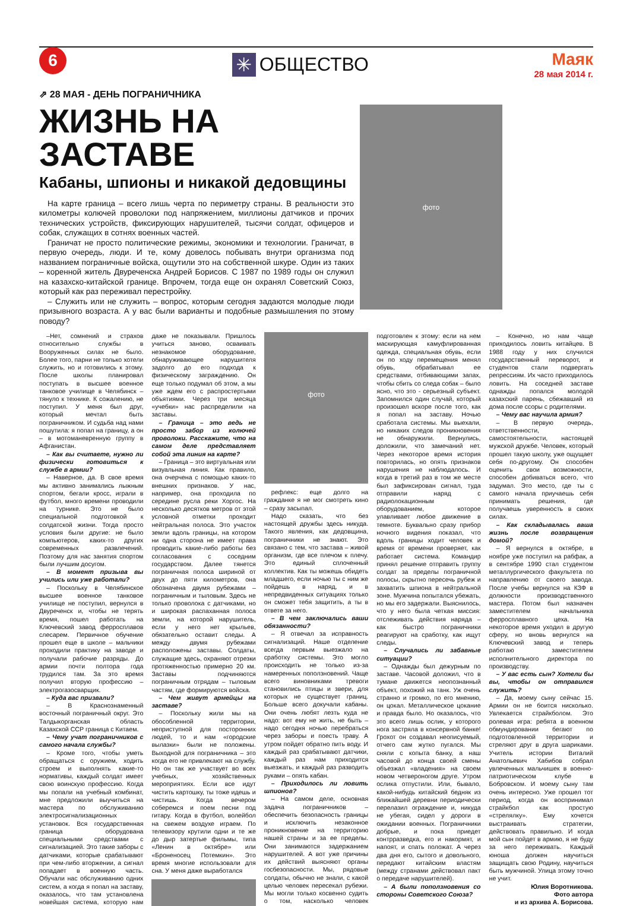6
✳ ОБЩЕСТВО
Маяк
28 мая 2014 г.
⇗ 28 МАЯ - ДЕНЬ ПОГРАНИЧНИКА
ЖИЗНЬ НА ЗАСТАВЕ
Кабаны, шпионы и никакой дедовщины
На карте граница – всего лишь черта по периметру страны. В реальности это километры колючей проволоки под напряжением, миллионы датчиков и прочих технических устройств, фиксирующих нарушителей, тысячи солдат, офицеров и собак, служащих в сотнях военных частей.
Граничат не просто политические режимы, экономики и технологии. Граничат, в первую очередь, люди. И те, кому довелось побывать внутри организма под названием пограничные войска, ощутили это на собственной шкуре. Один из таких – коренной житель Двуреченска Андрей Борисов. С 1987 по 1989 годы он служил на казахско-китайской границе. Впрочем, тогда еще он охранял Советский Союз, который как раз переживал перестройку.
– Служить или не служить – вопрос, которым сегодня задаются молодые люди призывного возраста. А у вас были варианты и подобные размышления по этому поводу?
фото
–Нет, сомнений и страхов относительно службы в Вооруженных силах не было. Более того, парни не только хотели служить, но и готовились к этому. После школы планировал поступать в высшее военное танковое училище в Челябинск – тянуло к технике. К сожалению, не поступил. У меня был друг, который мечтал быть пограничником. И судьба над нами пошутила: я попал на границу, а он – в мотоманевренную группу в Афганистан.
– Как вы считаете, нужно ли физически готовиться к службе в армии?
– Наверное, да. В свое время мы активно занимались лыжным спортом, бегали кросс, играли в футбол, много времени проводили на турнике. Это не было специальной подготовкой к солдатской жизни. Тогда просто условия были другие: не было компьютеров, каких-то других современных развлечений. Поэтому для нас занятия спортом были лучшим досугом.
– В момент призыва вы учились или уже работали?
– Поскольку в Челябинское высшее военное танковое училище не поступил, вернулся в Двуреченск и, чтобы не терять время, пошел работать на Ключевский завод ферросплавов слесарем. Первичное обучение прошел еще в школе – мальчики проходили практику на заводе и получали рабочие разряды. До армии почти полтора года трудился там. За это время получил вторую профессию – электрогазосварщик.
– Куда вас призвали?
– В Краснознаменный восточный пограничный округ. Это Талдыкорганская область Казахской ССР граница с Китаем.
– Чему учат пограничников с самого начала службы?
– Кроме того, чтобы уметь обращаться с оружием, ходить строем и выполнять какие-то нормативы, каждый солдат имеет свою воинскую профессию. Когда мы попали на учебный комбинат, мне предложили выучиться на мастера по обслуживанию электросигнализационных установок. Вся государственная граница оборудована специальными средствами с сигнализацией. Это такие заборы с датчиками, которые срабатывают при чем-либо вторжении, а сигнал попадает в военную часть. Обучали нас обслуживанию одних систем, а когда я попал на заставу, оказалось, что там установлена новейшая система, которую нам даже не показывали. Пришлось учиться заново, осваивать незнакомое оборудование, обнаруживающее нарушителя задолго до его подхода к физическому заграждению. Он еще только подумал об этом, а мы уже ждем его с распростертыми объятиями. Через три месяца «учебки» нас распределили на заставы.
– Граница – это ведь не просто забор из колючей проволоки. Расскажите, что на самом деле представляет собой эта линия на карте?
– Граница – это виртуальная или визуальная линия. Как правило, она очерчена с помощью каких-то внешних признаков. У нас, например, она проходила по середине русла реки Хоргос. На несколько десятков метров от этой условной отметки проходит нейтральная полоса. Это участок земли вдоль границы, на котором ни одна сторона не имеет права проводить какие-либо работы без согласования с соседним государством. Далее тянется пограничная полоса шириной от двух до пяти километров, она обозначена двумя рубежами – пограничным и тыловым. Здесь не только проволока с датчиками, но и широкая распаханная полоса земли, на которой нарушитель, если у него нет крыльев, обязательно оставит следы. А между двумя рубежами расположены заставы. Солдаты, служащие здесь, охраняют отрезки протяженностью примерно 20 км. Заставы подчиняются пограничным отрядам – тыловым частям, где формируются войска.
– Чем живут армейцы на заставе?
– Поскольку жили мы на обособленной территории, неприступной для посторонних людей, то и нам «городские вылазки» были не положены. Выходной для пограничника – это когда его не привлекают на службу. Но он так же участвует во всех учебных, хозяйственных мероприятиях. Если все идут чистить картошку, ты тоже идешь и чистишь. Когда вечером соберемся и поем песни под гитару. Когда в футбол, волейбол на свежем воздухе играем. По телевизору крутили одни и те же до дыр затертые фильмы, типа «Ленин в октябре» или «Броненосец Потемкин». Это время многие использовали для сна. У меня даже выработался
фото
рефлекс: еще долго на гражданке я не мог смотреть кино – сразу засыпал.
Надо сказать, что без настоящей дружбы здесь никуда. Такого явления, как дедовщина, пограничники не знают. Это связано с тем, что застава – живой организм, где все плечом к плечу. Это единый сплоченный коллектив. Как ты можешь обидеть младшего, если ночью ты с ним же пойдешь в наряд, и в непредвиденных ситуациях только он сможет тебя защитить, а ты в ответе за него.
– В чем заключались ваши обязанности?
– Я отвечал за исправность сигнализаций. Наше отделение всегда первым выезжало на сработку системы. Это могло происходить не только из-за намеренных поползновений. Чаще всего виновниками тревоги становились птицы и звери, для которых не существует границ. Больше всего докучали кабаны. Они очень любят лезть куда не надо: вот ему не жить, не быть – надо сегодня ночью перебраться через заборы и поесть траву. А утром пойдет обратно пить воду. И каждый раз срабатывают датчики, каждый раз нам приходится выезжать, и каждый раз разводить руками – опять кабан.
– Приходилось ли ловить шпионов?
– На самом деле, основная задача пограничников – обеспечить безопасность границы и исключить незаконное проникновение на территорию нашей страны и за ее пределы. Они занимаются задержанием нарушителей. А вот уже причины их действий выясняют органы госбезопасности. Мы, рядовые солдаты, обычно не знали, с какой целью человек пересекал рубежи. Мы могли только косвенно судить о том, насколько человек подготовлен к этому: если на нем маскирующая камуфлированная одежда, специальная обувь, если он по ходу перемещения менял обувь, обрабатывал ее средствами, отбивающими запах, чтобы сбить со следа собак – было ясно, что это - серьезный субъект. Запомнился один случай, который произошел вскоре после того, как я попал на заставу. Ночью сработала системы. Мы выехали, но никаких следов проникновения не обнаружили. Вернулись, доложили, что замечаний нет. Через некоторое время история повторилась, но опять признаков нарушения не наблюдалось. И когда в третий раз в том же месте был зафиксирован сигнал, туда отправили наряд с радиолокационным оборудованием, которое улавливает любое движение в темноте. Буквально сразу прибор ночного видения показал, что вдоль границы ходит человек и время от времени проверяет, как работает система. Командир принял решение отправить группу солдат за пределы пограничной полосы, скрытно пересечь рубеж и захватить шпиона в нейтральной зоне. Мужчина попытался убежать, но мы его задержали. Выяснилось, что у него была четкая миссия: отслеживать действия наряда – как быстро пограничники реагируют на сработку, как ищут следы.
– Случались ли забавные ситуации?
– Однажды был дежурным по заставе. Часовой доложил, что в тумане движется неопознанный объект, похожий на танк. Уж очень странно и громко, по его мнению, он цокал. Металлическое цокание и правда было. Но оказалось, что это всего лишь ослик, у которого нога застряла в консервной банке! Грохот он создавал неописуемый, отчего сам жутко пугался. Мы сняли с копыта банку, а наш часовой до конца своей смены объезжал «владения» на своем новом четвероногом друге. Утром ослика отпустили. Или, бывало, какой-нибудь китайский бедняк из ближайшей деревни периодически перелазил ограждение и, никуда не убегая, сидел у дороги в ожидании военных. Пограничники добрые, и пока приедет контрразведка, его и накормят, и напоят, и спать положат. А через два дня его, сытого и довольного, передают китайским властям (между странами действовал пакт о передаче нарушителей).
– А были поползновения со стороны Советского Союза?
– Конечно, но нам чаще приходилось ловить китайцев. В 1988 году у них случился государственный переворот, и студентов стали подвергать репрессиям. Их часто приходилось ловить. На соседней заставе однажды попался молодой казахский парень, сбежавший из дома после ссоры с родителями.
– Чему вас научила армия?
– В первую очередь, ответственности, самостоятельности, настоящей мужской дружбе. Человек, который прошел такую школу, уже ощущает себя по-другому. Он способен оценить свои возможности, способен добиваться всего, что задумал. Это место, где ты с самого начала приучаешь себя принимать решения, где получаешь уверенность в своих силах.
– Как складывалась ваша жизнь после возвращения домой?
– Я вернулся в октябре, в ноябре уже поступил на рабфак, а в сентябре 1990 стал студентом металлургического факультета по направлению от своего завода. После учебы вернулся на КЗФ в должности производственного мастера. Потом был назначен заместителем начальника ферросплавного цеха. На некоторое время уходил в другую сферу, но вновь вернулся на Ключевский завод и теперь работаю заместителем исполнительного директора по производству.
– У вас есть сын? Хотели бы вы, чтобы он отправился служить?
– Да, моему сыну сейчас 15. Армии он не боится нисколько. Увлекается страйкболом. Это ролевая игра: ребята в военном обмундировании бегают по подготовленной территории и стреляют друг в друга шариками. Учитель истории Виталий Анатольевич Хабибов собрал увлеченных мальчишек в военно-патриотическом клубе в Бобровском. И моему сыну там очень интересно. Уже прошел тот период, когда он воспринимал страйкбол как простую «стрелялку». Ему хочется выстраивать стратегии, действовать правильно. И когда мой сын пойдет в армию, я не буду за него переживать. Каждый юноша должен научиться защищать свою Родину, научиться быть мужчиной. Улица этому точно не учит.
Юлия Воротникова.
Фото автора
и из архива А. Борисова.